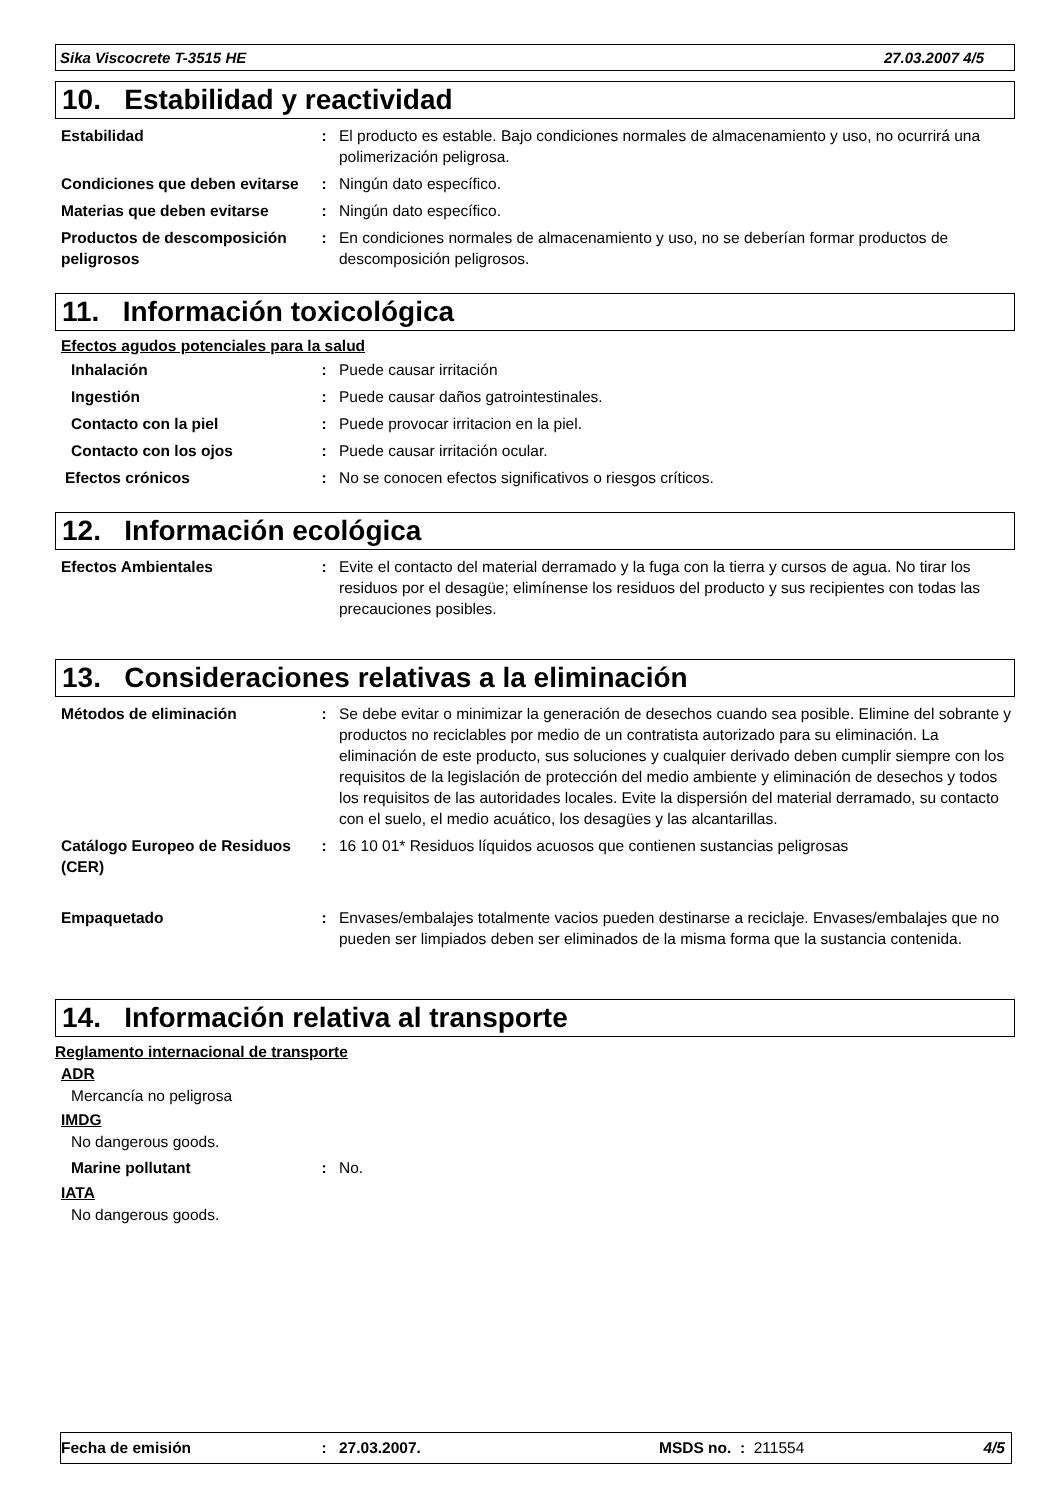Sika Viscocrete T-3515 HE 27.03.2007 4/5
10. Estabilidad y reactividad
Estabilidad : El producto es estable. Bajo condiciones normales de almacenamiento y uso, no ocurrirá una polimerización peligrosa.
Condiciones que deben evitarse
: Ningún dato específico.
Materias que deben evitarse
: Ningún dato específico.
Productos de descomposición peligrosos
: En condiciones normales de almacenamiento y uso, no se deberían formar productos de descomposición peligrosos.
11. Información toxicológica
Efectos agudos potenciales para la salud
Inhalación : Puede causar irritación
Ingestión : Puede causar daños gatrointestinales.
Contacto con la piel : Puede provocar irritacion en la piel.
Contacto con los ojos : Puede causar irritación ocular.
Efectos crónicos : No se conocen efectos significativos o riesgos críticos.
12. Información ecológica
Efectos Ambientales : Evite el contacto del material derramado y la fuga con la tierra y cursos de agua. No tirar los residuos por el desagüe; elimínense los residuos del producto y sus recipientes con todas las precauciones posibles.
13. Consideraciones relativas a la eliminación
Métodos de eliminación : Se debe evitar o minimizar la generación de desechos cuando sea posible. Elimine del sobrante y productos no reciclables por medio de un contratista autorizado para su eliminación. La eliminación de este producto, sus soluciones y cualquier derivado deben cumplir siempre con los requisitos de la legislación de protección del medio ambiente y eliminación de desechos y todos los requisitos de las autoridades locales. Evite la dispersión del material derramado, su contacto con el suelo, el medio acuático, los desagües y las alcantarillas.
Catálogo Europeo de Residuos (CER)
: 16 10 01* Residuos líquidos acuosos que contienen sustancias peligrosas
Empaquetado : Envases/embalajes totalmente vacios pueden destinarse a reciclaje. Envases/embalajes que no pueden ser limpiados deben ser eliminados de la misma forma que la sustancia contenida.
14. Información relativa al transporte
Reglamento internacional de transporte
ADR
Mercancía no peligrosa
IMDG
No dangerous goods.
Marine pollutant : No.
IATA
No dangerous goods.
Fecha de emisión: 27.03.2007. MSDS no. : 211554 4/5